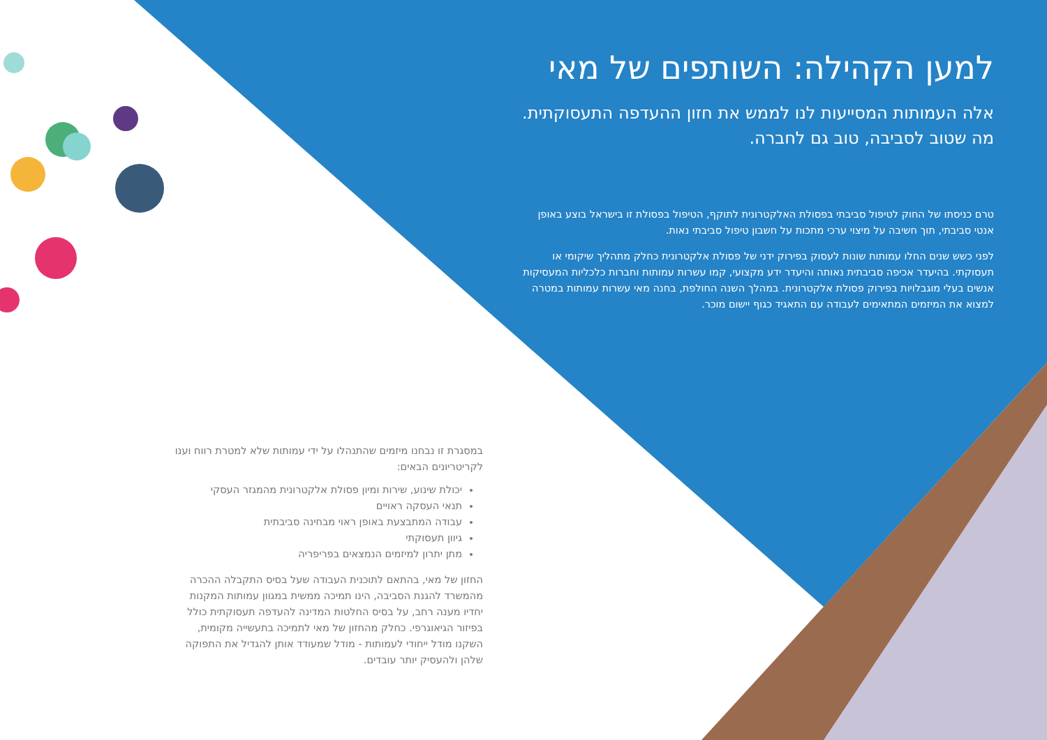למען הקהילה: השותפים של מאי
אלה העמותות המסייעות לנו לממש את חזון ההעדפה התעסוקתית. מה שטוב לסביבה, טוב גם לחברה.
טרם כניסתו של החוק לטיפול סביבתי בפסולת האלקטרונית לתוקף, הטיפול בפסולת זו בישראל בוצע באופן אנטי סביבתי, תוך חשיבה על מיצוי ערכי מתכות על חשבון טיפול סביבתי נאות.
לפני כשש שנים החלו עמותות שונות לעסוק בפירוק ידני של פסולת אלקטרונית כחלק מתהליך שיקומי או תעסוקתי. בהיעדר אכיפה סביבתית נאותה והיעדר ידע מקצועי, קמו עשרות עמותות וחברות כלכליות המעסיקות אנשים בעלי מוגבלויות בפירוק פסולת אלקטרונית. במהלך השנה החולפת, בחנה מאי עשרות עמותות במטרה למצוא את המיזמים המתאימים לעבודה עם התאגיד כגוף יישום מוכר.
במסגרת זו נבחנו מיזמים שהתנהלו על ידי עמותות שלא למטרת רווח וענו לקריטריונים הבאים:
יכולת שינוע, שירות ומיון פסולת אלקטרונית מהמגזר העסקי
תנאי העסקה ראויים
עבודה המתבצעת באופן ראוי מבחינה סביבתית
גיוון תעסוקתי
מתן יתרון למיזמים הנמצאים בפריפריה
החזון של מאי, בהתאם לתוכנית העבודה שעל בסיס התקבלה ההכרה מהמשרד להגנת הסביבה, הינו תמיכה ממשית במגוון עמותות המקנות יחדיו מענה רחב, על בסיס החלטות המדינה להעדפה תעסוקתית כולל בפיזור הגיאוגרפי. כחלק מהחזון של מאי לתמיכה בתעשייה מקומית, השקנו מודל ייחודי לעמותות - מודל שמעודד אותן להגדיל את התפוקה שלהן ולהעסיק יותר עובדים.